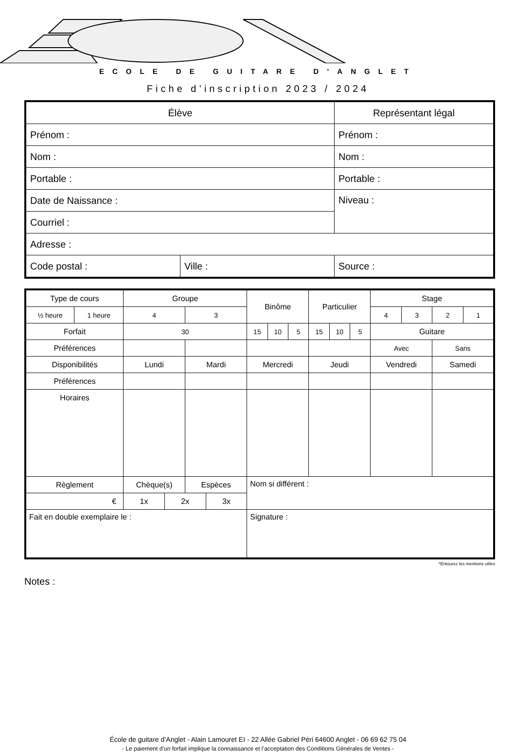ECOLE DE GUITARE D’ANGLET
Fiche d’inscription 2023 / 2024
| Élève | | Représentant légal |
| Prénom : | | Prénom : |
| Nom : | | Nom : |
| Portable : | | Portable : |
| Date de Naissance : | | Niveau : |
| Courriel : | | |
| Adresse : | | |
| Code postal : | Ville : | Source : |
| Type de cours | | Groupe | | | | Binôme | | | Particulier | | | Stage | | | |
| ½ heure | 1 heure | 4 | | 3 | | | | | | | | 4 | 3 | 2 | 1 |
| Forfait | | 30 | | | | 15 | 10 | 5 | 15 | 10 | 5 | Guitare | | | |
| Préférences | | | | | | | | | | | | Avec | | Sans | |
| Disponibilités | | Lundi | | Mardi | | Mercredi | | | Jeudi | | | Vendredi | | Samedi | |
| Préférences | | | | | | | | | | | | | | | |
| Horaires | | | | | | | | | | | | | | | |
| Règlement | | Chèque(s) | | Espèces | | Nom si différent : | | | | | | | | | |
| € | | 1x | 2x | | 3x | | | | | | | | | | |
| Fait en double exemplaire le : | | | | | | Signature : | | | | | | | | | |
*Entourez les mentions utiles
Notes :
École de guitare d’Anglet - Alain Lamouret EI - 22 Allée Gabriel Péri 64600 Anglet - 06 69 62 75 04
- Le paiement d’un forfait implique la connaissance et l’acceptation des Conditions Générales de Ventes -